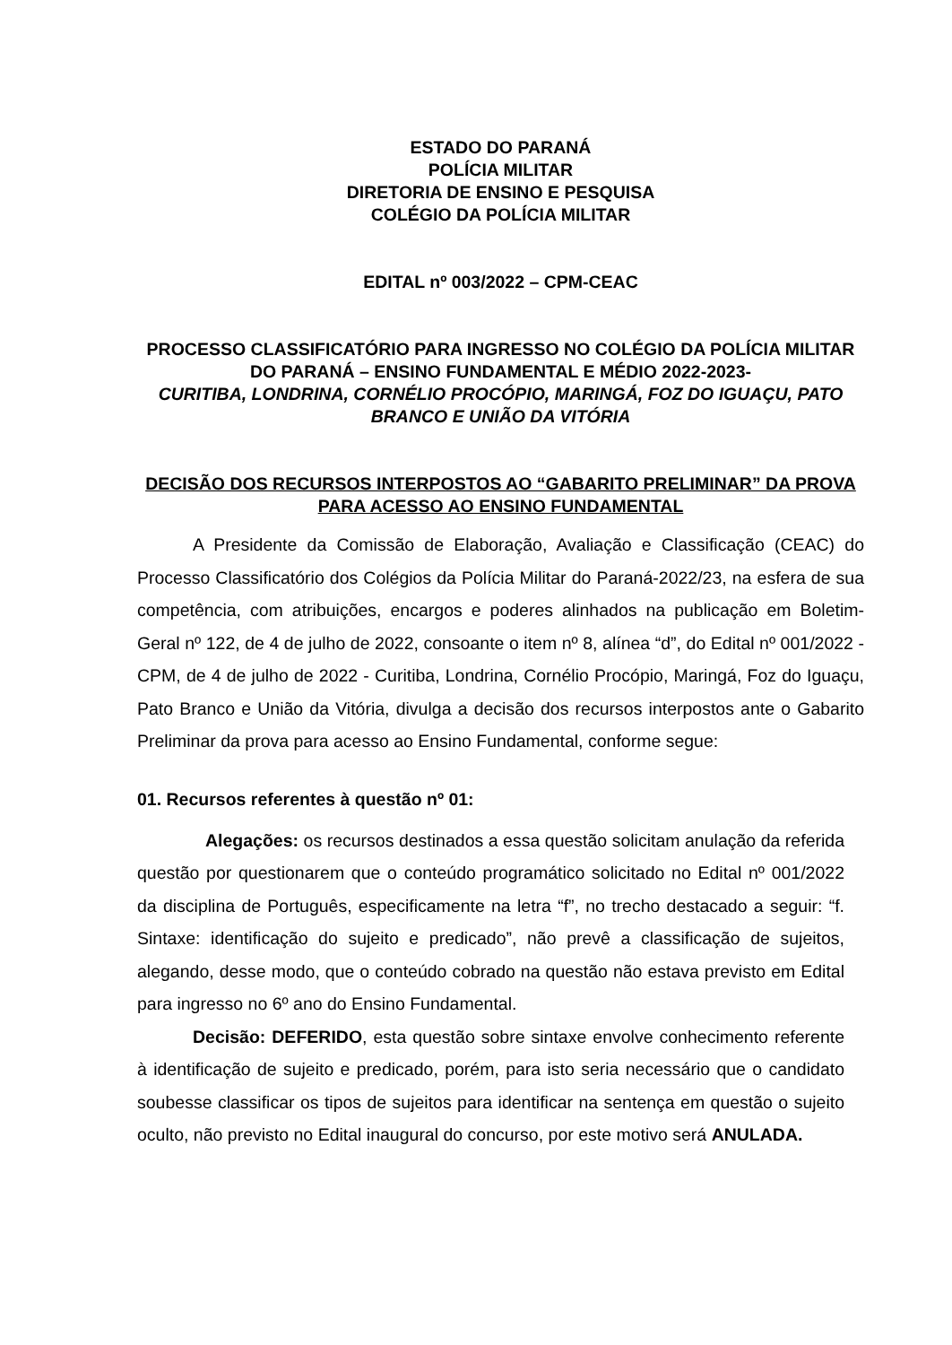ESTADO DO PARANÁ
POLÍCIA MILITAR
DIRETORIA DE ENSINO E PESQUISA
COLÉGIO DA POLÍCIA MILITAR
EDITAL nº 003/2022 – CPM-CEAC
PROCESSO CLASSIFICATÓRIO PARA INGRESSO NO COLÉGIO DA POLÍCIA MILITAR DO PARANÁ – ENSINO FUNDAMENTAL E MÉDIO 2022-2023-
CURITIBA, LONDRINA, CORNÉLIO PROCÓPIO, MARINGÁ, FOZ DO IGUAÇU, PATO BRANCO E UNIÃO DA VITÓRIA
DECISÃO DOS RECURSOS INTERPOSTOS AO “GABARITO PRELIMINAR” DA PROVA PARA ACESSO AO ENSINO FUNDAMENTAL
A Presidente da Comissão de Elaboração, Avaliação e Classificação (CEAC) do Processo Classificatório dos Colégios da Polícia Militar do Paraná-2022/23, na esfera de sua competência, com atribuições, encargos e poderes alinhados na publicação em Boletim-Geral nº 122, de 4 de julho de 2022, consoante o item nº 8, alínea “d”, do Edital nº 001/2022 - CPM, de 4 de julho de 2022 - Curitiba, Londrina, Cornélio Procópio, Maringá, Foz do Iguaçu, Pato Branco e União da Vitória, divulga a decisão dos recursos interpostos ante o Gabarito Preliminar da prova para acesso ao Ensino Fundamental, conforme segue:
01. Recursos referentes à questão nº 01:
Alegações: os recursos destinados a essa questão solicitam anulação da referida questão por questionarem que o conteúdo programático solicitado no Edital nº 001/2022 da disciplina de Português, especificamente na letra “f”, no trecho destacado a seguir: “f. Sintaxe: identificação do sujeito e predicado”, não prevê a classificação de sujeitos, alegando, desse modo, que o conteúdo cobrado na questão não estava previsto em Edital para ingresso no 6º ano do Ensino Fundamental.
Decisão: DEFERIDO, esta questão sobre sintaxe envolve conhecimento referente à identificação de sujeito e predicado, porém, para isto seria necessário que o candidato soubesse classificar os tipos de sujeitos para identificar na sentença em questão o sujeito oculto, não previsto no Edital inaugural do concurso, por este motivo será ANULADA.